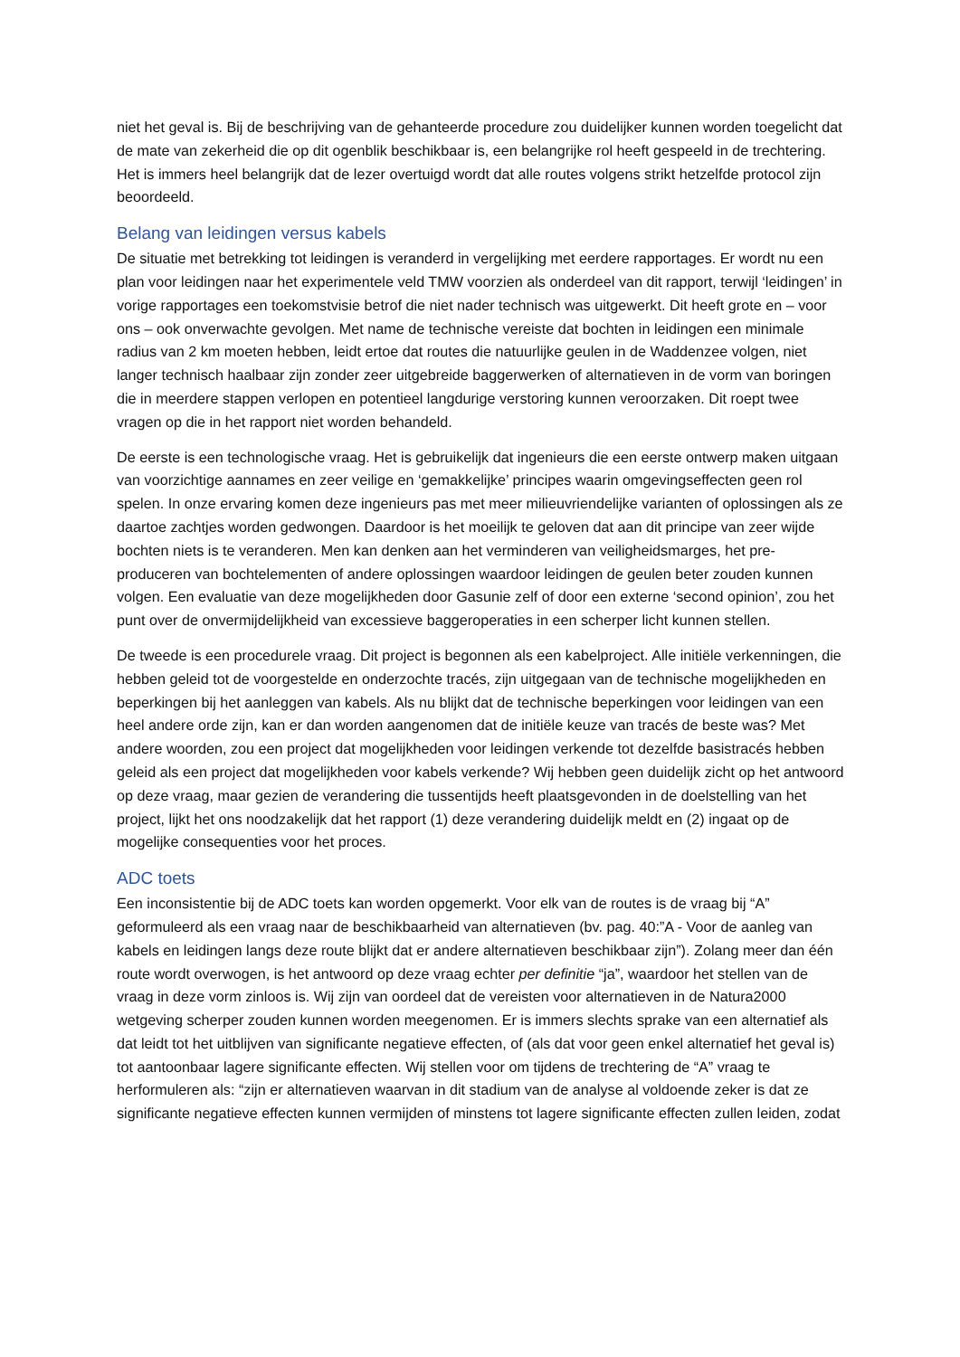niet het geval is. Bij de beschrijving van de gehanteerde procedure zou duidelijker kunnen worden toegelicht dat de mate van zekerheid die op dit ogenblik beschikbaar is, een belangrijke rol heeft gespeeld in de trechtering. Het is immers heel belangrijk dat de lezer overtuigd wordt dat alle routes volgens strikt hetzelfde protocol zijn beoordeeld.
Belang van leidingen versus kabels
De situatie met betrekking tot leidingen is veranderd in vergelijking met eerdere rapportages. Er wordt nu een plan voor leidingen naar het experimentele veld TMW voorzien als onderdeel van dit rapport, terwijl ‘leidingen’ in vorige rapportages een toekomstvisie betrof die niet nader technisch was uitgewerkt. Dit heeft grote en – voor ons – ook onverwachte gevolgen. Met name de technische vereiste dat bochten in leidingen een minimale radius van 2 km moeten hebben, leidt ertoe dat routes die natuurlijke geulen in de Waddenzee volgen, niet langer technisch haalbaar zijn zonder zeer uitgebreide baggerwerken of alternatieven in de vorm van boringen die in meerdere stappen verlopen en potentieel langdurige verstoring kunnen veroorzaken. Dit roept twee vragen op die in het rapport niet worden behandeld.
De eerste is een technologische vraag. Het is gebruikelijk dat ingenieurs die een eerste ontwerp maken uitgaan van voorzichtige aannames en zeer veilige en ‘gemakkelijke’ principes waarin omgevingseffecten geen rol spelen. In onze ervaring komen deze ingenieurs pas met meer milieuvriendelijke varianten of oplossingen als ze daartoe zachtjes worden gedwongen. Daardoor is het moeilijk te geloven dat aan dit principe van zeer wijde bochten niets is te veranderen. Men kan denken aan het verminderen van veiligheidsmarges, het pre-produceren van bochtelementen of andere oplossingen waardoor leidingen de geulen beter zouden kunnen volgen. Een evaluatie van deze mogelijkheden door Gasunie zelf of door een externe ‘second opinion’, zou het punt over de onvermijdelijkheid van excessieve baggeroperaties in een scherper licht kunnen stellen.
De tweede is een procedurele vraag. Dit project is begonnen als een kabelproject. Alle initiële verkenningen, die hebben geleid tot de voorgestelde en onderzochte tracés, zijn uitgegaan van de technische mogelijkheden en beperkingen bij het aanleggen van kabels. Als nu blijkt dat de technische beperkingen voor leidingen van een heel andere orde zijn, kan er dan worden aangenomen dat de initiële keuze van tracés de beste was? Met andere woorden, zou een project dat mogelijkheden voor leidingen verkende tot dezelfde basistracés hebben geleid als een project dat mogelijkheden voor kabels verkende? Wij hebben geen duidelijk zicht op het antwoord op deze vraag, maar gezien de verandering die tussentijds heeft plaatsgevonden in de doelstelling van het project, lijkt het ons noodzakelijk dat het rapport (1) deze verandering duidelijk meldt en (2) ingaat op de mogelijke consequenties voor het proces.
ADC toets
Een inconsistentie bij de ADC toets kan worden opgemerkt. Voor elk van de routes is de vraag bij “A” geformuleerd als een vraag naar de beschikbaarheid van alternatieven (bv. pag. 40:”A - Voor de aanleg van kabels en leidingen langs deze route blijkt dat er andere alternatieven beschikbaar zijn”). Zolang meer dan één route wordt overwogen, is het antwoord op deze vraag echter per definitie “ja”, waardoor het stellen van de vraag in deze vorm zinloos is. Wij zijn van oordeel dat de vereisten voor alternatieven in de Natura2000 wetgeving scherper zouden kunnen worden meegenomen. Er is immers slechts sprake van een alternatief als dat leidt tot het uitblijven van significante negatieve effecten, of (als dat voor geen enkel alternatief het geval is) tot aantoonbaar lagere significante effecten. Wij stellen voor om tijdens de trechtering de “A” vraag te herformuleren als: “zijn er alternatieven waarvan in dit stadium van de analyse al voldoende zeker is dat ze significante negatieve effecten kunnen vermijden of minstens tot lagere significante effecten zullen leiden, zodat